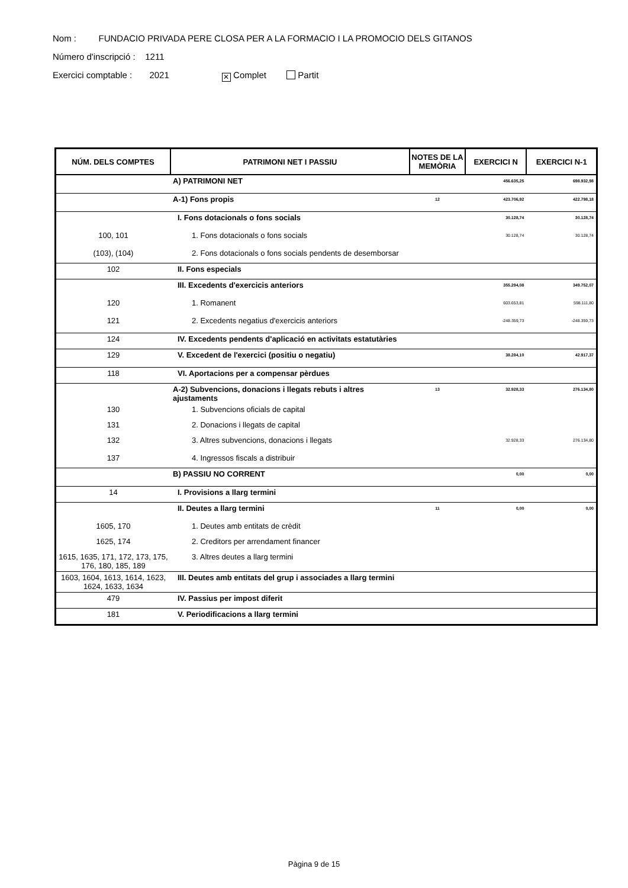Nom : FUNDACIO PRIVADA PERE CLOSA PER A LA FORMACIO I LA PROMOCIO DELS GITANOS
Número d'inscripció : 1211
Exercici comptable : 2021 ✕ Complet Partit
| NÚM. DELS COMPTES | PATRIMONI NET I PASSIU | NOTES DE LA MEMÒRIA | EXERCICI N | EXERCICI N-1 |
| --- | --- | --- | --- | --- |
| | A) PATRIMONI NET | | 456.635,25 | 698.932,98 |
| | A-1) Fons propis | 12 | 423.706,92 | 422.798,18 |
| | I. Fons dotacionals o fons socials | | 30.128,74 | 30.128,74 |
| 100, 101 | 1. Fons dotacionals o fons socials | | 30.128,74 | 30.128,74 |
| (103), (104) | 2. Fons dotacionals o fons socials pendents de desemborsar | | | |
| 102 | II. Fons especials | | | |
| | III. Excedents d'exercicis anteriors | | 355.294,08 | 349.752,07 |
| 120 | 1. Romanent | | 603.653,81 | 598.111,80 |
| 121 | 2. Excedents negatius d'exercicis anteriors | | -248.359,73 | -248.359,73 |
| 124 | IV. Excedents pendents d'aplicació en activitats estatutàries | | | |
| 129 | V. Excedent de l'exercici (positiu o negatiu) | | 38.284,10 | 42.917,37 |
| 118 | VI. Aportacions per a compensar pèrdues | | | |
| | A-2) Subvencions, donacions i llegats rebuts i altres ajustaments | 13 | 32.928,33 | 276.134,80 |
| 130 | 1. Subvencions oficials de capital | | | |
| 131 | 2. Donacions i llegats de capital | | | |
| 132 | 3. Altres subvencions, donacions i llegats | | 32.928,33 | 276.134,80 |
| 137 | 4. Ingressos fiscals a distribuir | | | |
| | B) PASSIU NO CORRENT | | 0,00 | 0,00 |
| 14 | I. Provisions a llarg termini | | | |
| | II. Deutes a llarg termini | 11 | 0,00 | 0,00 |
| 1605, 170 | 1. Deutes amb entitats de crèdit | | | |
| 1625, 174 | 2. Creditors per arrendament financer | | | |
| 1615, 1635, 171, 172, 173, 175, 176, 180, 185, 189 | 3. Altres deutes a llarg termini | | | |
| 1603, 1604, 1613, 1614, 1623, 1624, 1633, 1634 | III. Deutes amb entitats del grup i associades a llarg termini | | | |
| 479 | IV. Passius per impost diferit | | | |
| 181 | V. Periodificacions a llarg termini | | | |
Pàgina 9 de 15